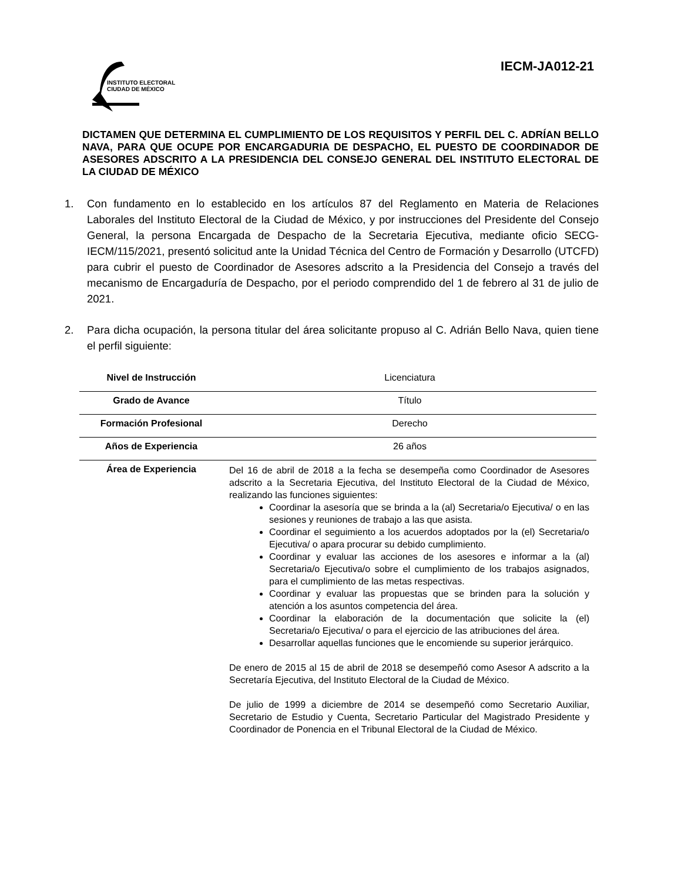INSTITUTO ELECTORAL
CIUDAD DE MÉXICO
IECM-JA012-21
DICTAMEN QUE DETERMINA EL CUMPLIMIENTO DE LOS REQUISITOS Y PERFIL DEL C. ADRÍAN BELLO NAVA, PARA QUE OCUPE POR ENCARGADURIA DE DESPACHO, EL PUESTO DE COORDINADOR DE ASESORES ADSCRITO A LA PRESIDENCIA DEL CONSEJO GENERAL DEL INSTITUTO ELECTORAL DE LA CIUDAD DE MÉXICO
1. Con fundamento en lo establecido en los artículos 87 del Reglamento en Materia de Relaciones Laborales del Instituto Electoral de la Ciudad de México, y por instrucciones del Presidente del Consejo General, la persona Encargada de Despacho de la Secretaria Ejecutiva, mediante oficio SECG-IECM/115/2021, presentó solicitud ante la Unidad Técnica del Centro de Formación y Desarrollo (UTCFD) para cubrir el puesto de Coordinador de Asesores adscrito a la Presidencia del Consejo a través del mecanismo de Encargaduría de Despacho, por el periodo comprendido del 1 de febrero al 31 de julio de 2021.
2. Para dicha ocupación, la persona titular del área solicitante propuso al C. Adrián Bello Nava, quien tiene el perfil siguiente:
| Nivel de Instrucción | Licenciatura |
| Grado de Avance | Título |
| Formación Profesional | Derecho |
| Años de Experiencia | 26 años |
| Área de Experiencia | Del 16 de abril de 2018 a la fecha se desempeña como Coordinador de Asesores adscrito a la Secretaria Ejecutiva, del Instituto Electoral de la Ciudad de México, realizando las funciones siguientes: Coordinar la asesoría que se brinda a la (al) Secretaria/o Ejecutiva/ o en las sesiones y reuniones de trabajo a las que asista. Coordinar el seguimiento a los acuerdos adoptados por la (el) Secretaria/o Ejecutiva/ o apara procurar su debido cumplimiento. Coordinar y evaluar las acciones de los asesores e informar a la (al) Secretaria/o Ejecutiva/o sobre el cumplimiento de los trabajos asignados, para el cumplimiento de las metas respectivas. Coordinar y evaluar las propuestas que se brinden para la solución y atención a los asuntos competencia del área. Coordinar la elaboración de la documentación que solicite la (el) Secretaria/o Ejecutiva/ o para el ejercicio de las atribuciones del área. Desarrollar aquellas funciones que le encomiende su superior jerárquico. De enero de 2015 al 15 de abril de 2018 se desempeñó como Asesor A adscrito a la Secretaría Ejecutiva, del Instituto Electoral de la Ciudad de México. De julio de 1999 a diciembre de 2014 se desempeñó como Secretario Auxiliar, Secretario de Estudio y Cuenta, Secretario Particular del Magistrado Presidente y Coordinador de Ponencia en el Tribunal Electoral de la Ciudad de México. |